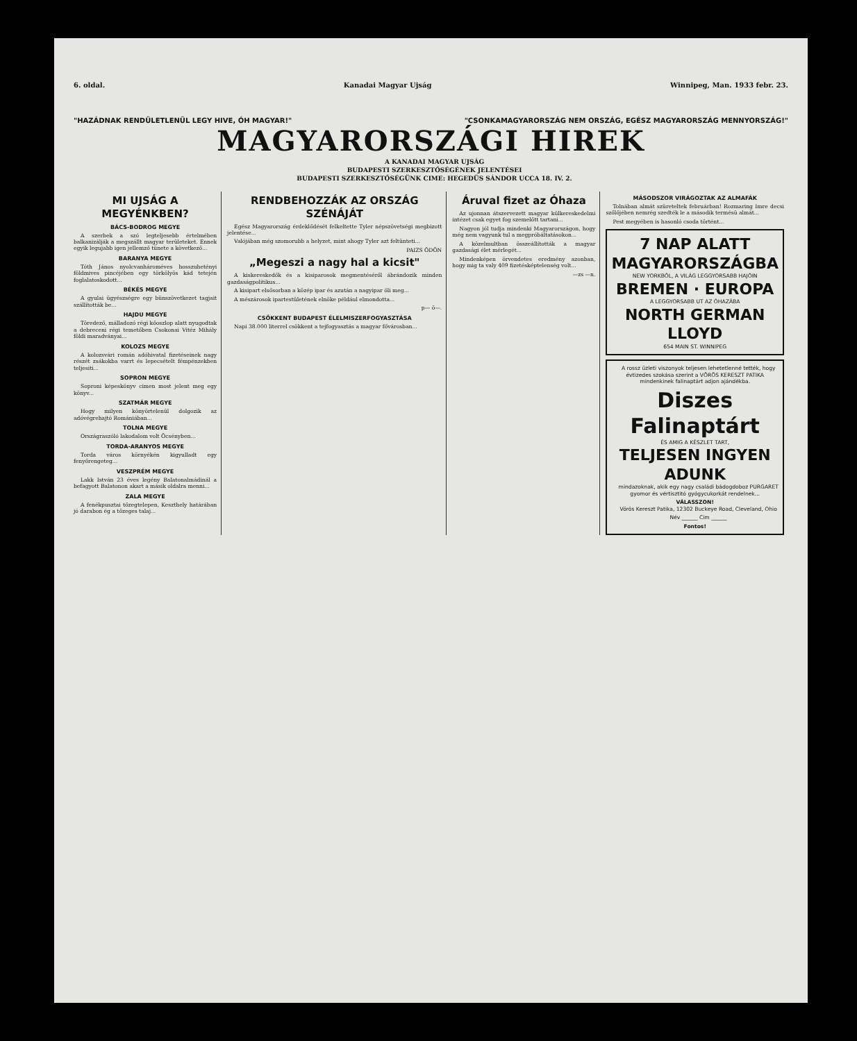6. oldal. Kanadai Magyar Ujság Winnipeg, Man. 1933 febr. 23.
"HAZÁDNAK RENDÜLETLENÜL LEGY HIVE, ÓH MAGYAR!" "CSONKAMAGYARORSZÁG NEM ORSZÁG, EGÉSZ MAGYARORSZÁG MENNYORSZÁG!"
MAGYARORSZÁGI HIREK
A KANADAI MAGYAR UJSÁG
BUDAPESTI SZERKESZTŐSÉGÉNEK JELENTÉSEI
BUDAPESTI SZERKESZTŐSÉGÜNK CIME: HEGEDÜS SÁNDOR UCCA 18. IV. 2.
MI UJSÁG A MEGYÉNKBEN?
BÁCS-BODROG MEGYE
A szerbek a szó legteljesebb értelmében balkanizálják a megszállt magyar területeket. Ennek egyik legujabb igen jellemző tünete a következő...
BARANYA MEGYE
Tóth János nyolcvanhároméves hosszuhetényi földmives pincéjében egy törkölyös kád tetején foglalatoskodott...
BÉKÉS MEGYE
A gyulai ügyészségre egy bünszövetkezet tagjait szállították be...
HAJDU MEGYE
Töredező, málladozó régi kőoszlop alatt nyugodtak a debreceni régi temetőben Csokonai Vitéz Mihály földi maradványai...
KOLOZS MEGYE
A kolozsvári román adóhivatal fizetéseinek nagy részét zsákokba varrt és lepecsételt fémpénzekben teljesiti...
SOPRON MEGYE
Soproni képeskönyv cimen most jelent meg egy könyv...
SZATMÁR MEGYE
Hogy milyen könyörtelenül dolgozik az adóvégrehajtó Romániában...
TOLNA MEGYE
Országraszóló lakodalom volt Öcsényben...
TORDA-ARANYOS MEGYE
Torda város környékén kigyulladt egy fenyőrengeteg...
VESZPRÉM MEGYE
Lakk István 23 éves legény Balatonalmádinál a befagyott Balatonon akart a másik oldalra menni...
ZALA MEGYE
A fenékpusztai tőzegtelepen, Keszthely határában jó darabon ég a tőzeges talaj...
RENDBEHOZZÁK AZ ORSZÁG SZÉNÁJÁT
Egész Magyarország érdeklődését felkeltette Tyler népszövetségi megbizott jelentése...
Valójában még szomorubb a helyzet, mint ahogy Tyler azt feltünteti...
PAIZS ÖDÖN
„Megeszi a nagy hal a kicsit"
A kiskereskedők és a kisiparosok megmentéséről ábrándozik minden gazdaságpolitikus...
A kisipart elsősorban a közép ipar és azután a nagyipar öli meg...
A mészárosok ipartestületének elnöke például elmondotta...
p— ö—.
CSÖKKENT BUDAPEST ÉLELMISZERFOGYASZTÁSA
Napi 38.000 literrel csökkent a tejfogyasztás a magyar fővárosban...
Áruval fizet az Óhaza
Az ujonnan átszervezett magyar külkereskedelmi intézet csak egyet fog szemelőtt tartani...
Nagyon jól tudja mindenki Magyarországon, hogy még nem vagyunk tul a megpróbáltatásokon...
A közelmultban összeállították a magyar gazdasági élet mérlegét...
Mindenképen örvendetes eredmény azonban, hogy mig ta valy 409 fizetésképtelenség volt...
—zs —n.
MÁSODSZOR VIRÁGOZTAK AZ ALMAFÁK
Tolnában almát szüreteltek februárban! Rozmaring Imre decsi szőlőjében nemrég szedték le a második termésü almát...
Pest megyében is hasonló csoda történt...
7 NAP ALATT MAGYARORSZÁGBA
NEW YORKBÓL, A VILÁG LEGGYORSABB HAJÓIN
BREMEN · EUROPA
A LEGGYORSABB UT AZ ÓHAZÁBA
NORTH GERMAN LLOYD
654 MAIN ST. WINNIPEG
A rossz üzleti viszonyok teljesen lehetetlenné tették, hogy évtizedes szokása szerint a VÖRÖS KERESZT PATIKA mindenkinek falinaptárt adjon ajándékba.
Diszes Falinaptárt
ÉS AMIG A KÉSZLET TART,
TELJESEN INGYEN ADUNK
mindazoknak, akik egy nagy családi bádogdoboz PURGARET gyomor és vértisztitó gyógycukorkát rendelnek...
VÁLASSZON!
Vörös Kereszt Patika, 12302 Buckeye Road, Cleveland, Ohio
Név ______ Cim ______
Fontos!